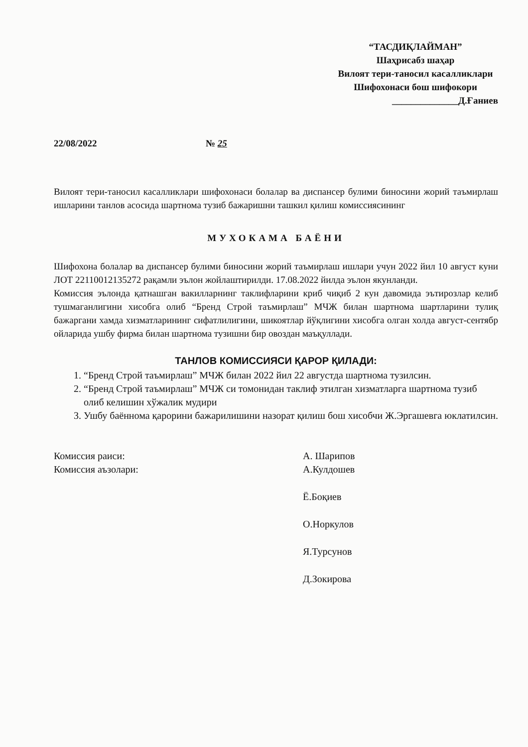“ТАСДИҚЛАЙМАН”
Шаҳрисабз шаҳар
Вилоят тери-таносил касалликлари
Шифохонаси бош шифокори
______________Д.Ғаниев
22/08/2022 № 25
Вилоят тери-таносил касалликлари шифохонаси болалар ва диспансер булими биносини жорий таъмирлаш ишларини танлов асосида шартнома тузиб бажаришни ташкил қилиш комиссиясининг
МУХОКАМА БАЁНИ
Шифохона болалар ва диспансер булими биносини жорий таъмирлаш ишлари учун 2022 йил 10 август куни ЛОТ 22110012135272 рақамли эълон жойлаштирилди. 17.08.2022 йилда эълон якунланди.
Комиссия эълонда қатнашган вакилларнинг таклифларини криб чиқиб 2 кун давомида эътирозлар келиб тушмаганлигини хисобга олиб “Бренд Строй таъмирлаш” МЧЖ билан шартнома шартларини тулиқ бажаргани хамда хизматларининг сифатлилигини, шикоятлар йўқлигини хисобга олган холда август-сентябр ойларида ушбу фирма билан шартнома тузишни бир овоздан маъқуллади.
ТАНЛОВ КОМИССИЯСИ ҚАРОР ҚИЛАДИ:
1. “Бренд Строй таъмирлаш” МЧЖ билан 2022 йил 22 августда шартнома тузилсин.
2. “Бренд Строй таъмирлаш” МЧЖ си томонидан таклиф этилган хизматларга шартнома тузиб олиб келишин хўжалик мудири
3. Ушбу баённома қарорини бажарилишини назорат қилиш бош хисобчи Ж.Эргашевга юклатилсин.
Комиссия раиси:
Комиссия аъзолари:
А. Шарипов
А.Кулдошев
Ё.Боқиев
О.Норкулов
Я.Турсунов
Д.Зокирова